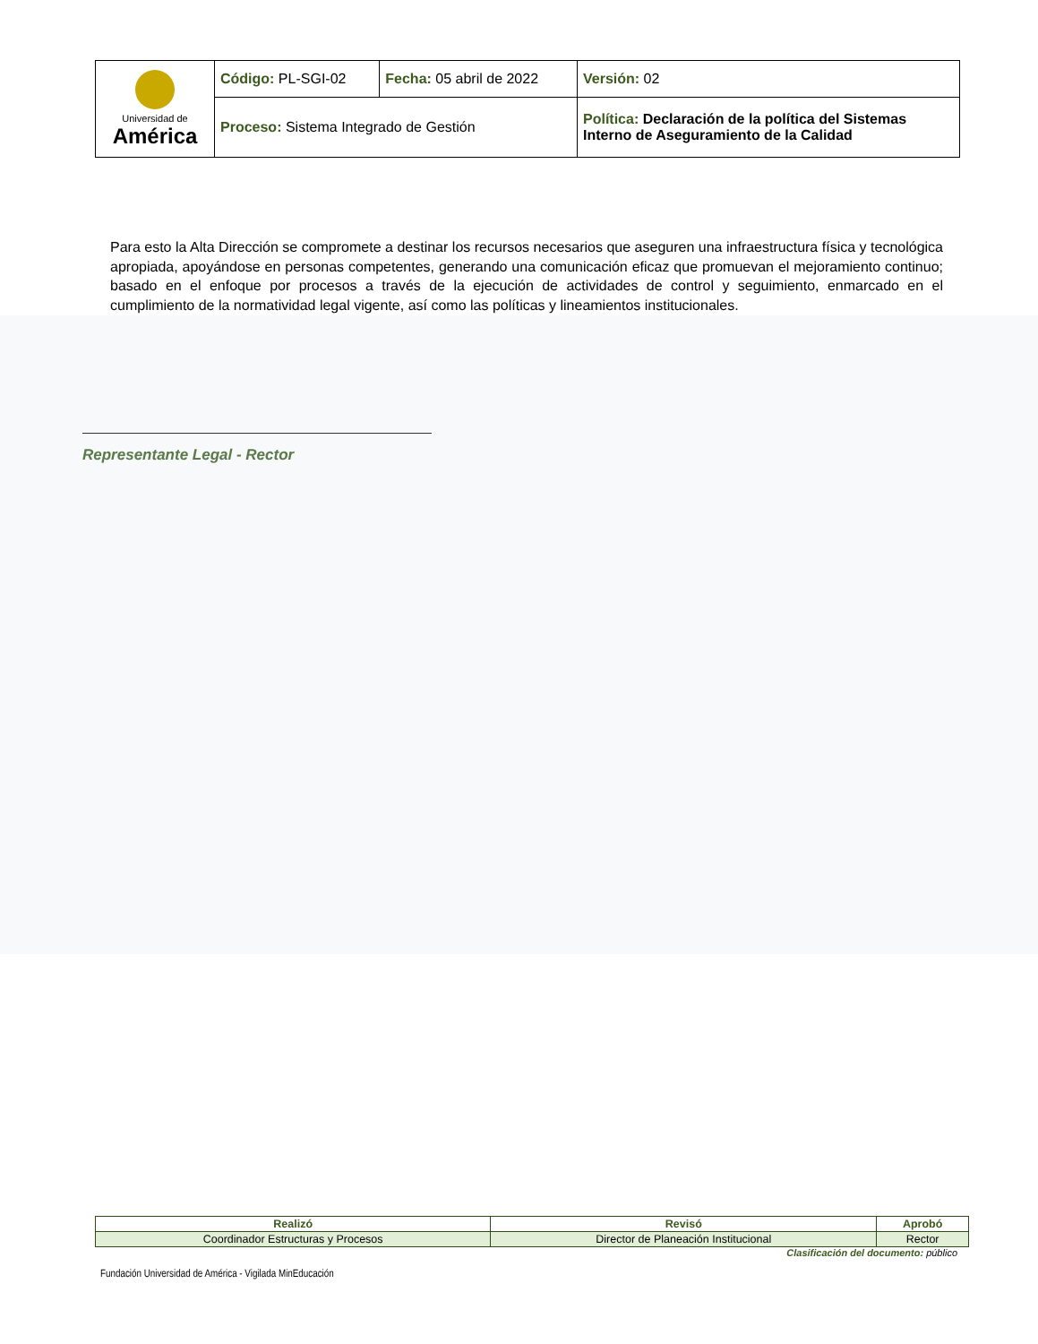| Universidad de América | Código: PL-SGI-02 | Fecha: 05 abril de 2022 | Versión: 02 | |
| | Proceso: Sistema Integrado de Gestión | | | Política: Declaración de la política del Sistemas Interno de Aseguramiento de la Calidad |
Para esto la Alta Dirección se compromete a destinar los recursos necesarios que aseguren una infraestructura física y tecnológica apropiada, apoyándose en personas competentes, generando una comunicación eficaz que promuevan el mejoramiento continuo; basado en el enfoque por procesos a través de la ejecución de actividades de control y seguimiento, enmarcado en el cumplimiento de la normatividad legal vigente, así como las políticas y lineamientos institucionales.
Representante Legal - Rector
| Realizó | Revisó | Aprobó |
| --- | --- | --- |
| Coordinador Estructuras y Procesos | Director de Planeación Institucional | Rector |
Clasificación del documento: público
Fundación Universidad de América - Vigilada MinEducación